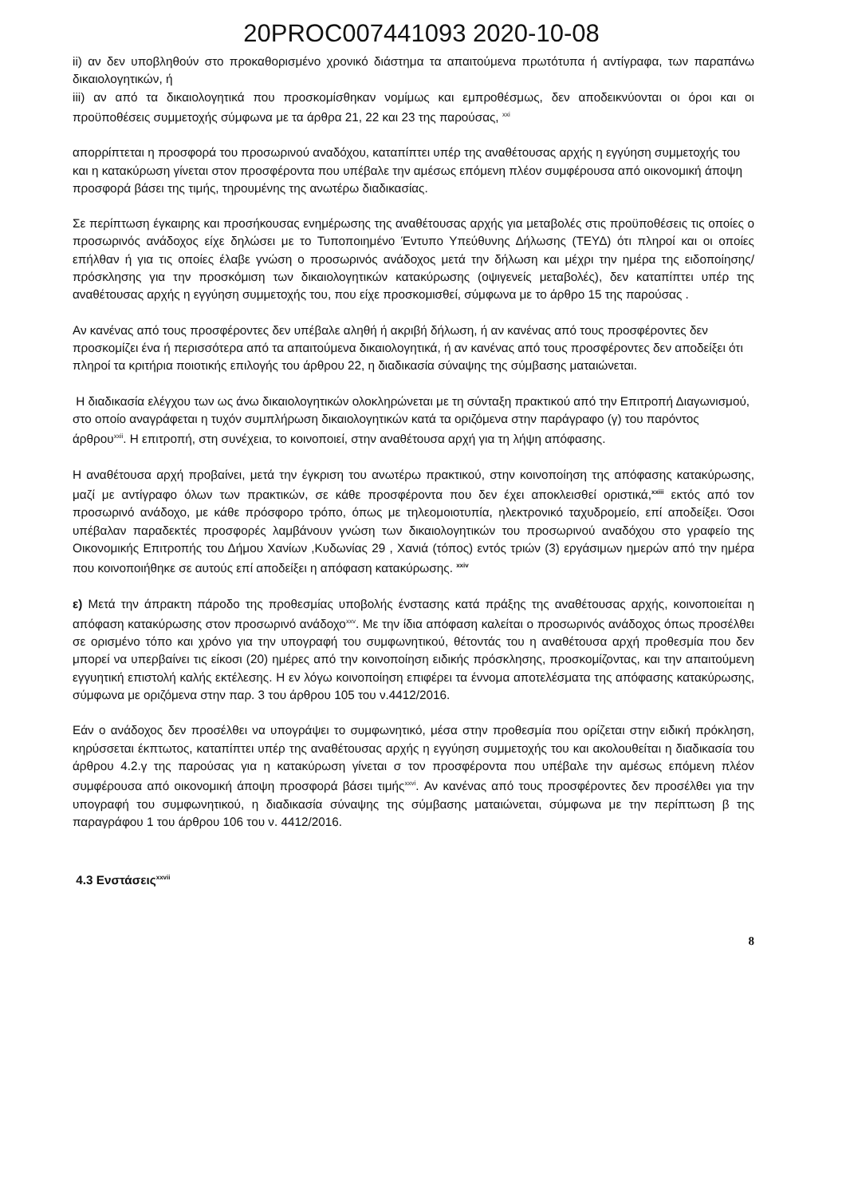20PROC007441093 2020-10-08
ii) αν δεν υποβληθούν στο προκαθορισμένο χρονικό διάστημα τα απαιτούμενα πρωτότυπα ή αντίγραφα, των παραπάνω δικαιολογητικών, ή
iii) αν από τα δικαιολογητικά που προσκομίσθηκαν νομίμως και εμπροθέσμως, δεν αποδεικνύονται οι όροι και οι προϋποθέσεις συμμετοχής σύμφωνα με τα άρθρα 21, 22 και 23 της παρούσας, <sup>xxi</sup>
απορρίπτεται η προσφορά του προσωρινού αναδόχου, καταπίπτει υπέρ της αναθέτουσας αρχής η εγγύηση συμμετοχής του και η κατακύρωση γίνεται στον προσφέροντα που υπέβαλε την αμέσως επόμενη πλέον συμφέρουσα από οικονομική άποψη προσφορά βάσει της τιμής, τηρουμένης της ανωτέρω διαδικασίας.
Σε περίπτωση έγκαιρης και προσήκουσας ενημέρωσης της αναθέτουσας αρχής για μεταβολές στις προϋποθέσεις τις οποίες ο προσωρινός ανάδοχος είχε δηλώσει με το Τυποποιημένο Έντυπο Υπεύθυνης Δήλωσης (ΤΕΥΔ) ότι πληροί και οι οποίες επήλθαν ή για τις οποίες έλαβε γνώση ο προσωρινός ανάδοχος μετά την δήλωση και μέχρι την ημέρα της ειδοποίησης/πρόσκλησης για την προσκόμιση των δικαιολογητικών κατακύρωσης (οψιγενείς μεταβολές), δεν καταπίπτει υπέρ της αναθέτουσας αρχής η εγγύηση συμμετοχής του, που είχε προσκομισθεί, σύμφωνα με το άρθρο 15 της παρούσας .
Αν κανένας από τους προσφέροντες δεν υπέβαλε αληθή ή ακριβή δήλωση, ή αν κανένας από τους προσφέροντες δεν προσκομίζει ένα ή περισσότερα από τα απαιτούμενα δικαιολογητικά, ή αν κανένας από τους προσφέροντες δεν αποδείξει ότι πληροί τα κριτήρια ποιοτικής επιλογής του άρθρου 22, η διαδικασία σύναψης της σύμβασης ματαιώνεται.
Η διαδικασία ελέγχου των ως άνω δικαιολογητικών ολοκληρώνεται με τη σύνταξη πρακτικού από την Επιτροπή Διαγωνισμού, στο οποίο αναγράφεται η τυχόν συμπλήρωση δικαιολογητικών κατά τα οριζόμενα στην παράγραφο (γ) του παρόντος άρθρου<sup>xxii</sup>. Η επιτροπή, στη συνέχεια, το κοινοποιεί, στην αναθέτουσα αρχή για τη λήψη απόφασης.
Η αναθέτουσα αρχή προβαίνει, μετά την έγκριση του ανωτέρω πρακτικού, στην κοινοποίηση της απόφασης κατακύρωσης, μαζί με αντίγραφο όλων των πρακτικών, σε κάθε προσφέροντα που δεν έχει αποκλεισθεί οριστικά,<sup>xxiii</sup> εκτός από τον προσωρινό ανάδοχο, με κάθε πρόσφορο τρόπο, όπως με τηλεομοιοτυπία, ηλεκτρονικό ταχυδρομείο, επί αποδείξει. Όσοι υπέβαλαν παραδεκτές προσφορές λαμβάνουν γνώση των δικαιολογητικών του προσωρινού αναδόχου στο γραφείο της Οικονομικής Επιτροπής του Δήμου Χανίων ,Κυδωνίας 29 , Χανιά (τόπος) εντός τριών (3) εργάσιμων ημερών από την ημέρα που κοινοποιήθηκε σε αυτούς επί αποδείξει η απόφαση κατακύρωσης. <sup>xxiv</sup>
ε) Μετά την άπρακτη πάροδο της προθεσμίας υποβολής ένστασης κατά πράξης της αναθέτουσας αρχής, κοινοποιείται η απόφαση κατακύρωσης στον προσωρινό ανάδοχο<sup>xxv</sup>. Με την ίδια απόφαση καλείται ο προσωρινός ανάδοχος όπως προσέλθει σε ορισμένο τόπο και χρόνο για την υπογραφή του συμφωνητικού, θέτοντάς του η αναθέτουσα αρχή προθεσμία που δεν μπορεί να υπερβαίνει τις είκοσι (20) ημέρες από την κοινοποίηση ειδικής πρόσκλησης, προσκομίζοντας, και την απαιτούμενη εγγυητική επιστολή καλής εκτέλεσης. Η εν λόγω κοινοποίηση επιφέρει τα έννομα αποτελέσματα της απόφασης κατακύρωσης, σύμφωνα με οριζόμενα στην παρ. 3 του άρθρου 105 του ν.4412/2016.
Εάν ο ανάδοχος δεν προσέλθει να υπογράψει το συμφωνητικό, μέσα στην προθεσμία που ορίζεται στην ειδική πρόκληση, κηρύσσεται έκπτωτος, καταπίπτει υπέρ της αναθέτουσας αρχής η εγγύηση συμμετοχής του και ακολουθείται η διαδικασία του άρθρου 4.2.γ της παρούσας για η κατακύρωση γίνεται σ τον προσφέροντα που υπέβαλε την αμέσως επόμενη πλέον συμφέρουσα από οικονομική άποψη προσφορά βάσει τιμής<sup>xxvi</sup>. Αν κανένας από τους προσφέροντες δεν προσέλθει για την υπογραφή του συμφωνητικού, η διαδικασία σύναψης της σύμβασης ματαιώνεται, σύμφωνα με την περίπτωση β της παραγράφου 1 του άρθρου 106 του ν. 4412/2016.
4.3 Ενστάσεις<sup>xxvii</sup>
8